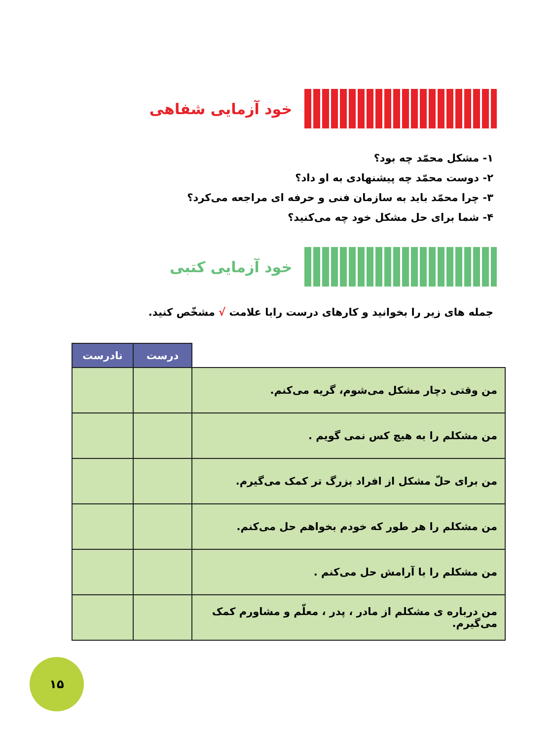خود آزمایی شفاهی
۱- مشکل محمّد چه بود؟
۲- دوست محمّد چه پیشنهادی به او داد؟
۳- چرا محمّد باید به سازمان فنی و حرفه ای مراجعه می‌کرد؟
۴- شما برای حل مشکل خود چه می‌کنید؟
خود آزمایی کتبی
جمله های زیر را بخوانید و کارهای درست رابا علامت √ مشخّص کنید.
| | درست | نادرست |
| --- | --- | --- |
| من وقتی دچار مشکل می‌شوم، گریه می‌کنم. | | |
| من مشکلم را به هیچ کس نمی گویم . | | |
| من برای حلّ مشکل از افراد بزرگ تر کمک می‌گیرم. | | |
| من مشکلم را هر طور که خودم بخواهم حل می‌کنم. | | |
| من مشکلم را با آرامش حل می‌کنم . | | |
| من درباره ی مشکلم از مادر ، پدر ، معلّم و مشاورم کمک می‌گیرم. | | |
۱۵